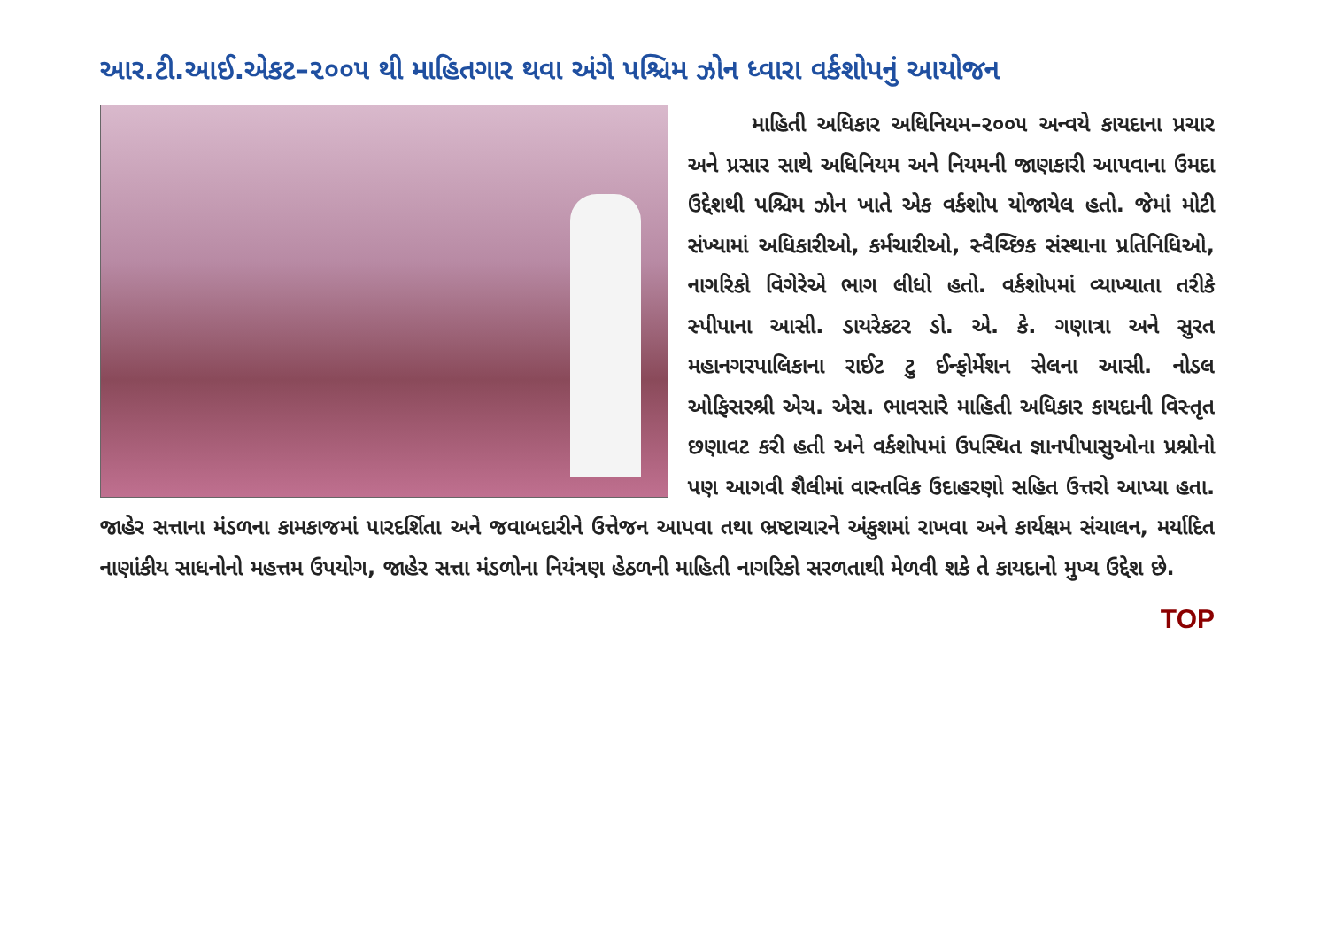આર.ટી.આઈ.એકટ–૨૦૦૫ થી માહિતગાર થવા અંગે પશ્ચિમ ઝોન ધ્વારા વર્કશોપનું આયોજન
   માહિતી અધિકાર અધિનિયમ–૨૦૦૫ અન્વયે કાયદાના પ્રચાર અને પ્રસાર સાથે અધિનિયમ અને નિયમની જાણકારી આપવાના ઉમદા ઉદ્દેશથી પશ્ચિમ ઝોન ખાતે એક વર્કશોપ યોજાયેલ હતો. જેમાં મોટી સંખ્યામાં અધિકારીઓ, કર્મચારીઓ, સ્વૈચ્છિક સંસ્થાના પ્રતિનિધિઓ, નાગરિકો વિગેરેએ ભાગ લીધો હતો. વર્કશોપમાં વ્યાખ્યાતા તરીકે સ્પીપાના આસી. ડાયરેકટર ડો. એ. કે. ગણાત્રા અને સુરત મહાનગરપાલિકાના રાઈટ ટુ ઈન્ફોર્મેશન સેલના આસી. નોડલ ઓફિસરશ્રી એચ. એસ. ભાવસારે માહિતી અધિકાર કાયદાની વિસ્તૃત છણાવટ કરી હતી અને વર્કશોપમાં ઉપસ્થિત જ્ઞાનપીપાસુઓના પ્રશ્નોનો પણ આગવી શૈલીમાં વાસ્તવિક ઉદાહરણો સહિત ઉત્તરો આપ્યા હતા. જાહેર સત્તાના મંડળના કામકાજમાં પારદર્શિતા અને જવાબદારીને ઉત્તેજન આપવા તથા ભ્રષ્ટાચારને અંકુશમાં રાખવા અને કાર્યક્ષમ સંચાલન, મર્યાદિત નાણાંકીય સાધનોનો મહત્તમ ઉપયોગ, જાહેર સત્તા મંડળોના નિયંત્રણ હેઠળની માહિતી નાગરિકો સરળતાથી મેળવી શકે તે કાયદાનો મુખ્ય ઉદ્દેશ છે.
TOP